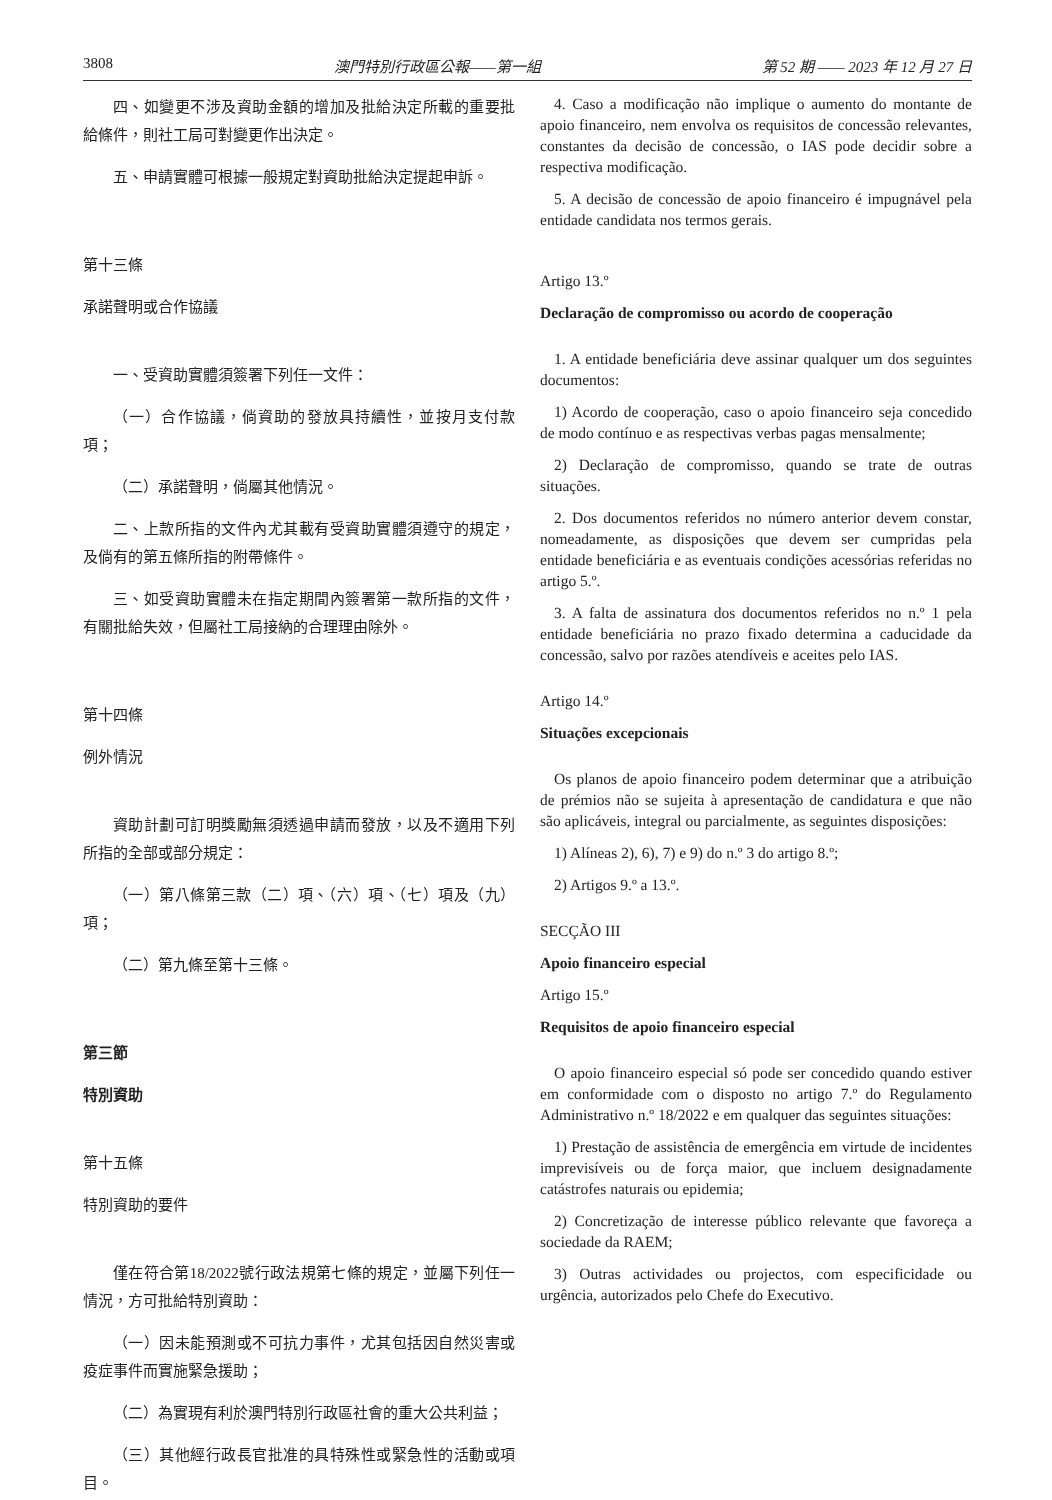3808 澳門特別行政區公報——第一組 第 52 期 —— 2023 年 12 月 27 日
四、如變更不涉及資助金額的增加及批給決定所載的重要批給條件，則社工局可對變更作出決定。
五、申請實體可根據一般規定對資助批給決定提起申訴。
第十三條
承諾聲明或合作協議
一、受資助實體須簽署下列任一文件：
（一）合作協議，倘資助的發放具持續性，並按月支付款項；
（二）承諾聲明，倘屬其他情況。
二、上款所指的文件內尤其載有受資助實體須遵守的規定，及倘有的第五條所指的附帶條件。
三、如受資助實體未在指定期間內簽署第一款所指的文件，有關批給失效，但屬社工局接納的合理理由除外。
第十四條
例外情況
資助計劃可訂明獎勵無須透過申請而發放，以及不適用下列所指的全部或部分規定：
（一）第八條第三款（二）項、（六）項、（七）項及（九）項；
（二）第九條至第十三條。
第三節
特別資助
第十五條
特別資助的要件
僅在符合第18/2022號行政法規第七條的規定，並屬下列任一情況，方可批給特別資助：
（一）因未能預測或不可抗力事件，尤其包括因自然災害或疫症事件而實施緊急援助；
（二）為實現有利於澳門特別行政區社會的重大公共利益；
（三）其他經行政長官批准的具特殊性或緊急性的活動或項目。
4. Caso a modificação não implique o aumento do montante de apoio financeiro, nem envolva os requisitos de concessão relevantes, constantes da decisão de concessão, o IAS pode decidir sobre a respectiva modificação.
5. A decisão de concessão de apoio financeiro é impugnável pela entidade candidata nos termos gerais.
Artigo 13.º
Declaração de compromisso ou acordo de cooperação
1. A entidade beneficiária deve assinar qualquer um dos seguintes documentos:
1) Acordo de cooperação, caso o apoio financeiro seja concedido de modo contínuo e as respectivas verbas pagas mensalmente;
2) Declaração de compromisso, quando se trate de outras situações.
2. Dos documentos referidos no número anterior devem constar, nomeadamente, as disposições que devem ser cumpridas pela entidade beneficiária e as eventuais condições acessórias referidas no artigo 5.º.
3. A falta de assinatura dos documentos referidos no n.º 1 pela entidade beneficiária no prazo fixado determina a caducidade da concessão, salvo por razões atendíveis e aceites pelo IAS.
Artigo 14.º
Situações excepcionais
Os planos de apoio financeiro podem determinar que a atribuição de prémios não se sujeita à apresentação de candidatura e que não são aplicáveis, integral ou parcialmente, as seguintes disposições:
1) Alíneas 2), 6), 7) e 9) do n.º 3 do artigo 8.º;
2) Artigos 9.º a 13.º.
SECÇÃO III
Apoio financeiro especial
Artigo 15.º
Requisitos de apoio financeiro especial
O apoio financeiro especial só pode ser concedido quando estiver em conformidade com o disposto no artigo 7.º do Regulamento Administrativo n.º 18/2022 e em qualquer das seguintes situações:
1) Prestação de assistência de emergência em virtude de incidentes imprevisíveis ou de força maior, que incluem designadamente catástrofes naturais ou epidemia;
2) Concretização de interesse público relevante que favoreça a sociedade da RAEM;
3) Outras actividades ou projectos, com especificidade ou urgência, autorizados pelo Chefe do Executivo.